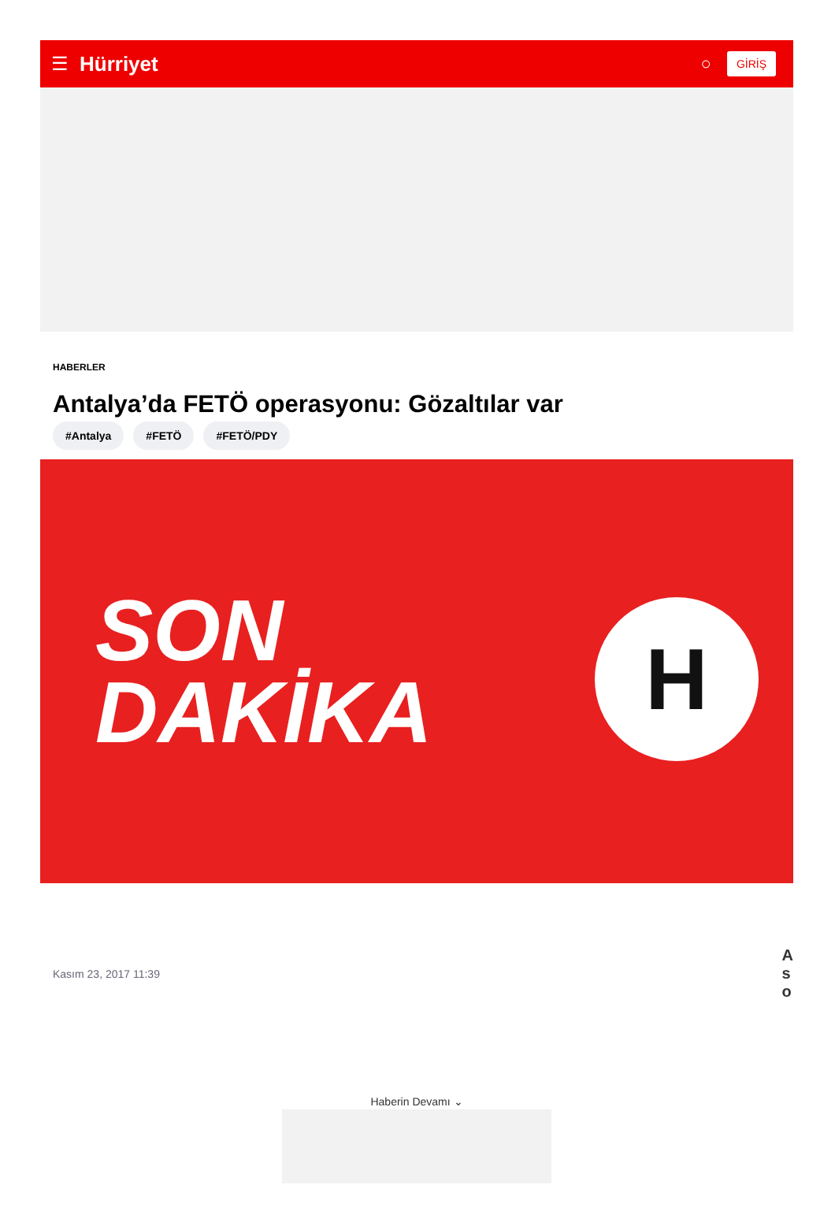☰ Hürriyet ○ GİRİŞ
HABERLER
Antalya’da FETÖ operasyonu: Gözaltılar var
#Antalya #FETÖ #FETÖ/PDY
SON
DAKİKA
H
Kasım 23, 2017 11:39 A
s
o
Haberin Devamı ⌄